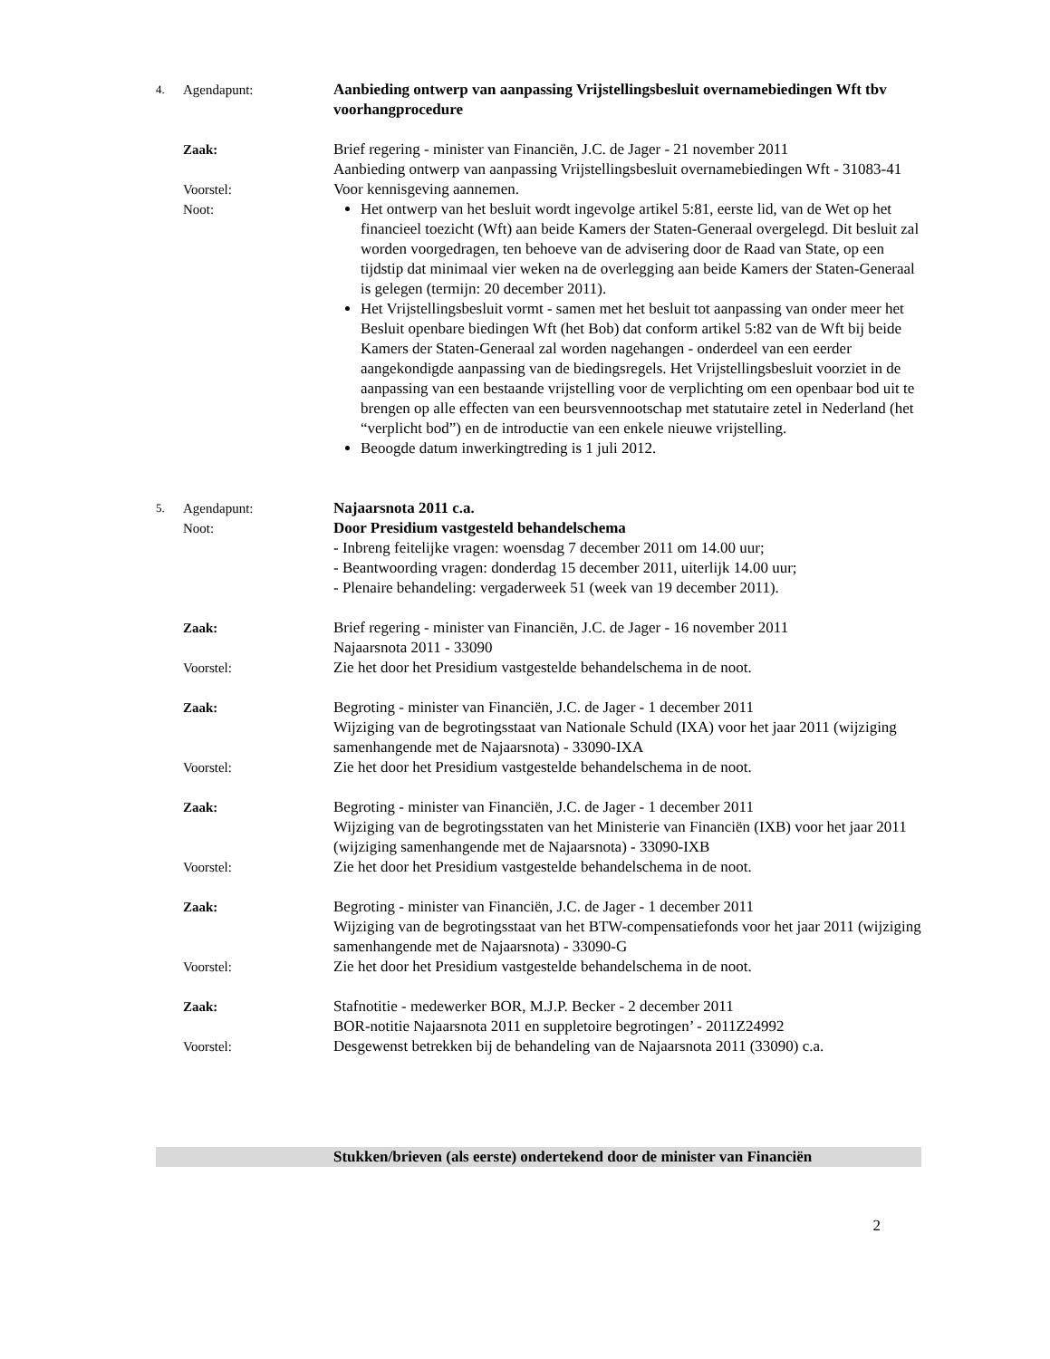4.
Agendapunt: Aanbieding ontwerp van aanpassing Vrijstellingsbesluit overnamebiedingen Wft tbv voorhangprocedure
Zaak: Brief regering - minister van Financiën, J.C. de Jager - 21 november 2011
Aanbieding ontwerp van aanpassing Vrijstellingsbesluit overnamebiedingen Wft - 31083-41
Voorstel: Voor kennisgeving aannemen.
Noot: Het ontwerp van het besluit wordt ingevolge artikel 5:81, eerste lid, van de Wet op het financieel toezicht (Wft) aan beide Kamers der Staten-Generaal overgelegd. Dit besluit zal worden voorgedragen, ten behoeve van de advisering door de Raad van State, op een tijdstip dat minimaal vier weken na de overlegging aan beide Kamers der Staten-Generaal is gelegen (termijn: 20 december 2011).
Het Vrijstellingsbesluit vormt - samen met het besluit tot aanpassing van onder meer het Besluit openbare biedingen Wft (het Bob) dat conform artikel 5:82 van de Wft bij beide Kamers der Staten-Generaal zal worden nagehangen - onderdeel van een eerder aangekondigde aanpassing van de biedingsregels. Het Vrijstellingsbesluit voorziet in de aanpassing van een bestaande vrijstelling voor de verplichting om een openbaar bod uit te brengen op alle effecten van een beursvennootschap met statutaire zetel in Nederland (het “verplicht bod”) en de introductie van een enkele nieuwe vrijstelling.
Beoogde datum inwerkingtreding is 1 juli 2012.
5.
Agendapunt:
Noot:
Najaarsnota 2011 c.a.
Door Presidium vastgesteld behandelschema
- Inbreng feitelijke vragen: woensdag 7 december 2011 om 14.00 uur;
- Beantwoording vragen: donderdag 15 december 2011, uiterlijk 14.00 uur;
- Plenaire behandeling: vergaderweek 51 (week van 19 december 2011).
Zaak: Brief regering - minister van Financiën, J.C. de Jager - 16 november 2011
Najaarsnota 2011 - 33090
Voorstel: Zie het door het Presidium vastgestelde behandelschema in de noot.
Zaak: Begroting - minister van Financiën, J.C. de Jager - 1 december 2011
Wijziging van de begrotingsstaat van Nationale Schuld (IXA) voor het jaar 2011 (wijziging samenhangende met de Najaarsnota) - 33090-IXA
Voorstel: Zie het door het Presidium vastgestelde behandelschema in de noot.
Zaak: Begroting - minister van Financiën, J.C. de Jager - 1 december 2011
Wijziging van de begrotingsstaten van het Ministerie van Financiën (IXB) voor het jaar 2011 (wijziging samenhangende met de Najaarsnota) - 33090-IXB
Voorstel: Zie het door het Presidium vastgestelde behandelschema in de noot.
Zaak: Begroting - minister van Financiën, J.C. de Jager - 1 december 2011
Wijziging van de begrotingsstaat van het BTW-compensatiefonds voor het jaar 2011 (wijziging samenhangende met de Najaarsnota) - 33090-G
Voorstel: Zie het door het Presidium vastgestelde behandelschema in de noot.
Zaak: Stafnotitie - medewerker BOR, M.J.P. Becker - 2 december 2011
BOR-notitie Najaarsnota 2011 en suppletoire begrotingen’ - 2011Z24992
Voorstel: Desgewenst betrekken bij de behandeling van de Najaarsnota 2011 (33090) c.a.
Stukken/brieven (als eerste) ondertekend door de minister van Financiën
2